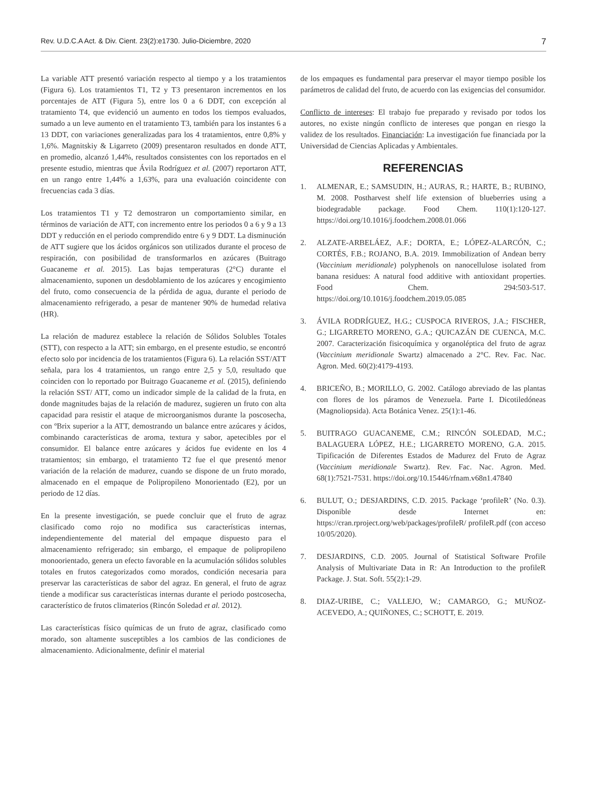Rev. U.D.C.A Act. & Div. Cient. 23(2):e1730. Julio-Diciembre, 2020 7
La variable ATT presentó variación respecto al tiempo y a los tratamientos (Figura 6). Los tratamientos T1, T2 y T3 presentaron incrementos en los porcentajes de ATT (Figura 5), entre los 0 a 6 DDT, con excepción al tratamiento T4, que evidenció un aumento en todos los tiempos evaluados, sumado a un leve aumento en el tratamiento T3, también para los instantes 6 a 13 DDT, con variaciones generalizadas para los 4 tratamientos, entre 0,8% y 1,6%. Magnitskiy & Ligarreto (2009) presentaron resultados en donde ATT, en promedio, alcanzó 1,44%, resultados consistentes con los reportados en el presente estudio, mientras que Ávila Rodríguez et al. (2007) reportaron ATT, en un rango entre 1,44% a 1,63%, para una evaluación coincidente con frecuencias cada 3 días.
Los tratamientos T1 y T2 demostraron un comportamiento similar, en términos de variación de ATT, con incremento entre los periodos 0 a 6 y 9 a 13 DDT y reducción en el periodo comprendido entre 6 y 9 DDT. La disminución de ATT sugiere que los ácidos orgánicos son utilizados durante el proceso de respiración, con posibilidad de transformarlos en azúcares (Buitrago Guacaneme et al. 2015). Las bajas temperaturas (2°C) durante el almacenamiento, suponen un desdoblamiento de los azúcares y encogimiento del fruto, como consecuencia de la pérdida de agua, durante el periodo de almacenamiento refrigerado, a pesar de mantener 90% de humedad relativa (HR).
La relación de madurez establece la relación de Sólidos Solubles Totales (STT), con respecto a la ATT; sin embargo, en el presente estudio, se encontró efecto solo por incidencia de los tratamientos (Figura 6). La relación SST/ATT señala, para los 4 tratamientos, un rango entre 2,5 y 5,0, resultado que coinciden con lo reportado por Buitrago Guacaneme et al. (2015), definiendo la relación SST/ ATT, como un indicador simple de la calidad de la fruta, en donde magnitudes bajas de la relación de madurez, sugieren un fruto con alta capacidad para resistir el ataque de microorganismos durante la poscosecha, con ºBrix superior a la ATT, demostrando un balance entre azúcares y ácidos, combinando características de aroma, textura y sabor, apetecibles por el consumidor. El balance entre azúcares y ácidos fue evidente en los 4 tratamientos; sin embargo, el tratamiento T2 fue el que presentó menor variación de la relación de madurez, cuando se dispone de un fruto morado, almacenado en el empaque de Polipropileno Monorientado (E2), por un periodo de 12 días.
En la presente investigación, se puede concluir que el fruto de agraz clasificado como rojo no modifica sus características internas, independientemente del material del empaque dispuesto para el almacenamiento refrigerado; sin embargo, el empaque de polipropileno monoorientado, genera un efecto favorable en la acumulación sólidos solubles totales en frutos categorizados como morados, condición necesaria para preservar las características de sabor del agraz. En general, el fruto de agraz tiende a modificar sus características internas durante el periodo postcosecha, característico de frutos climaterios (Rincón Soledad et al. 2012).
Las características físico químicas de un fruto de agraz, clasificado como morado, son altamente susceptibles a los cambios de las condiciones de almacenamiento. Adicionalmente, definir el material
de los empaques es fundamental para preservar el mayor tiempo posible los parámetros de calidad del fruto, de acuerdo con las exigencias del consumidor.
Conflicto de intereses: El trabajo fue preparado y revisado por todos los autores, no existe ningún conflicto de intereses que pongan en riesgo la validez de los resultados. Financiación: La investigación fue financiada por la Universidad de Ciencias Aplicadas y Ambientales.
REFERENCIAS
1. ALMENAR, E.; SAMSUDIN, H.; AURAS, R.; HARTE, B.; RUBINO, M. 2008. Postharvest shelf life extension of blueberries using a biodegradable package. Food Chem. 110(1):120-127. https://doi.org/10.1016/j.foodchem.2008.01.066
2. ALZATE-ARBELÁEZ, A.F.; DORTA, E.; LÓPEZ-ALARCÓN, C.; CORTÉS, F.B.; ROJANO, B.A. 2019. Immobilization of Andean berry (Vaccinium meridionale) polyphenols on nanocellulose isolated from banana residues: A natural food additive with antioxidant properties. Food Chem. 294:503-517. https://doi.org/10.1016/j.foodchem.2019.05.085
3. ÁVILA RODRÍGUEZ, H.G.; CUSPOCA RIVEROS, J.A.; FISCHER, G.; LIGARRETO MORENO, G.A.; QUICAZÁN DE CUENCA, M.C. 2007. Caracterización fisicoquímica y organoléptica del fruto de agraz (Vaccinium meridionale Swartz) almacenado a 2°C. Rev. Fac. Nac. Agron. Med. 60(2):4179-4193.
4. BRICEÑO, B.; MORILLO, G. 2002. Catálogo abreviado de las plantas con flores de los páramos de Venezuela. Parte I. Dicotiledóneas (Magnoliopsida). Acta Botánica Venez. 25(1):1-46.
5. BUITRAGO GUACANEME, C.M.; RINCÓN SOLEDAD, M.C.; BALAGUERA LÓPEZ, H.E.; LIGARRETO MORENO, G.A. 2015. Tipificación de Diferentes Estados de Madurez del Fruto de Agraz (Vaccinium meridionale Swartz). Rev. Fac. Nac. Agron. Med. 68(1):7521-7531. https://doi.org/10.15446/rfnam.v68n1.47840
6. BULUT, O.; DESJARDINS, C.D. 2015. Package ‘profileR’ (No. 0.3). Disponible desde Internet en: https://cran.rproject.org/web/packages/profileR/ profileR.pdf (con acceso 10/05/2020).
7. DESJARDINS, C.D. 2005. Journal of Statistical Software Profile Analysis of Multivariate Data in R: An Introduction to the profileR Package. J. Stat. Soft. 55(2):1-29.
8. DIAZ-URIBE, C.; VALLEJO, W.; CAMARGO, G.; MUÑOZ-ACEVEDO, A.; QUIÑONES, C.; SCHOTT, E. 2019.